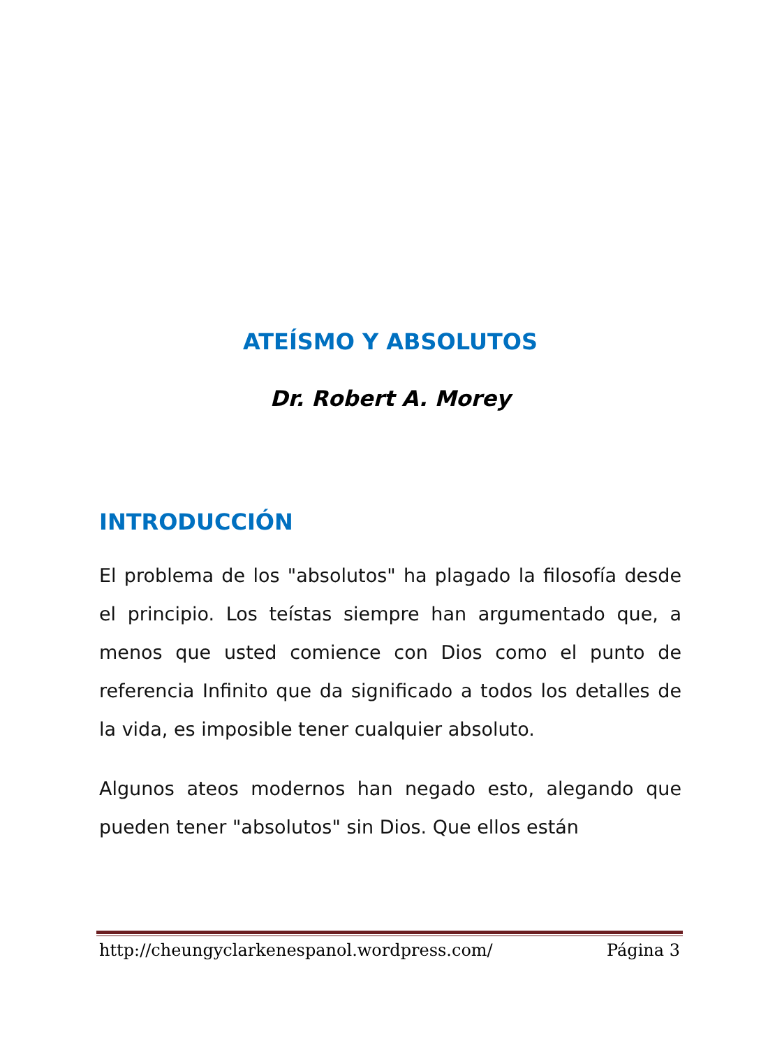ATEÍSMO Y ABSOLUTOS
Dr. Robert A. Morey
INTRODUCCIÓN
El problema de los "absolutos" ha plagado la filosofía desde el principio. Los teístas siempre han argumentado que, a menos que usted comience con Dios como el punto de referencia Infinito que da significado a todos los detalles de la vida, es imposible tener cualquier absoluto.
Algunos ateos modernos han negado esto, alegando que pueden tener "absolutos" sin Dios. Que ellos están
http://cheungyclarkenespanol.wordpress.com/ Página 3